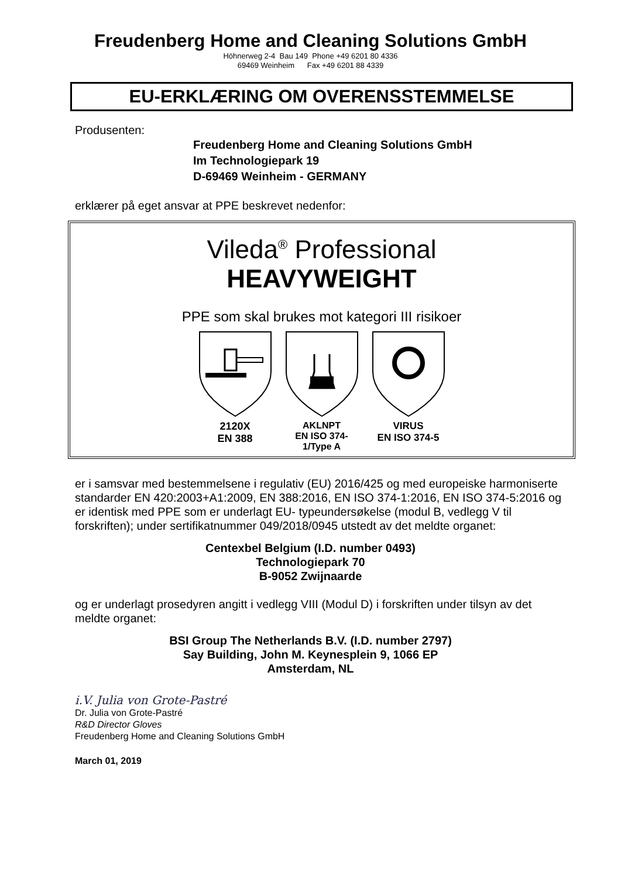Freudenberg Home and Cleaning Solutions GmbH
Höhnerweg 2-4 Bau 149 Phone +49 6201 80 4336
69469 Weinheim Fax +49 6201 88 4339
EU-ERKLÆRING OM OVERENSSTEMMELSE
Produsenten:
Freudenberg Home and Cleaning Solutions GmbH
Im Technologiepark 19
D-69469 Weinheim - GERMANY
erklærer på eget ansvar at PPE beskrevet nedenfor:
Vileda<sup>®</sup> Professional
HEAVYWEIGHT
PPE som skal brukes mot kategori III risikoer
2120X
EN 388
AKLNPT
EN ISO 374-1/Type A
VIRUS
EN ISO 374-5
er i samsvar med bestemmelsene i regulativ (EU) 2016/425 og med europeiske harmoniserte standarder EN 420:2003+A1:2009, EN 388:2016, EN ISO 374-1:2016, EN ISO 374-5:2016 og er identisk med PPE som er underlagt EU- typeundersøkelse (modul B, vedlegg V til forskriften); under sertifikatnummer 049/2018/0945 utstedt av det meldte organet:
Centexbel Belgium (I.D. number 0493)
Technologiepark 70
B-9052 Zwijnaarde
og er underlagt prosedyren angitt i vedlegg VIII (Modul D) i forskriften under tilsyn av det meldte organet:
BSI Group The Netherlands B.V. (I.D. number 2797)
Say Building, John M. Keynesplein 9, 1066 EP
Amsterdam, NL
i.V. Julia von Grote-Pastré
Dr. Julia von Grote-Pastré
R&D Director Gloves
Freudenberg Home and Cleaning Solutions GmbH
March 01, 2019